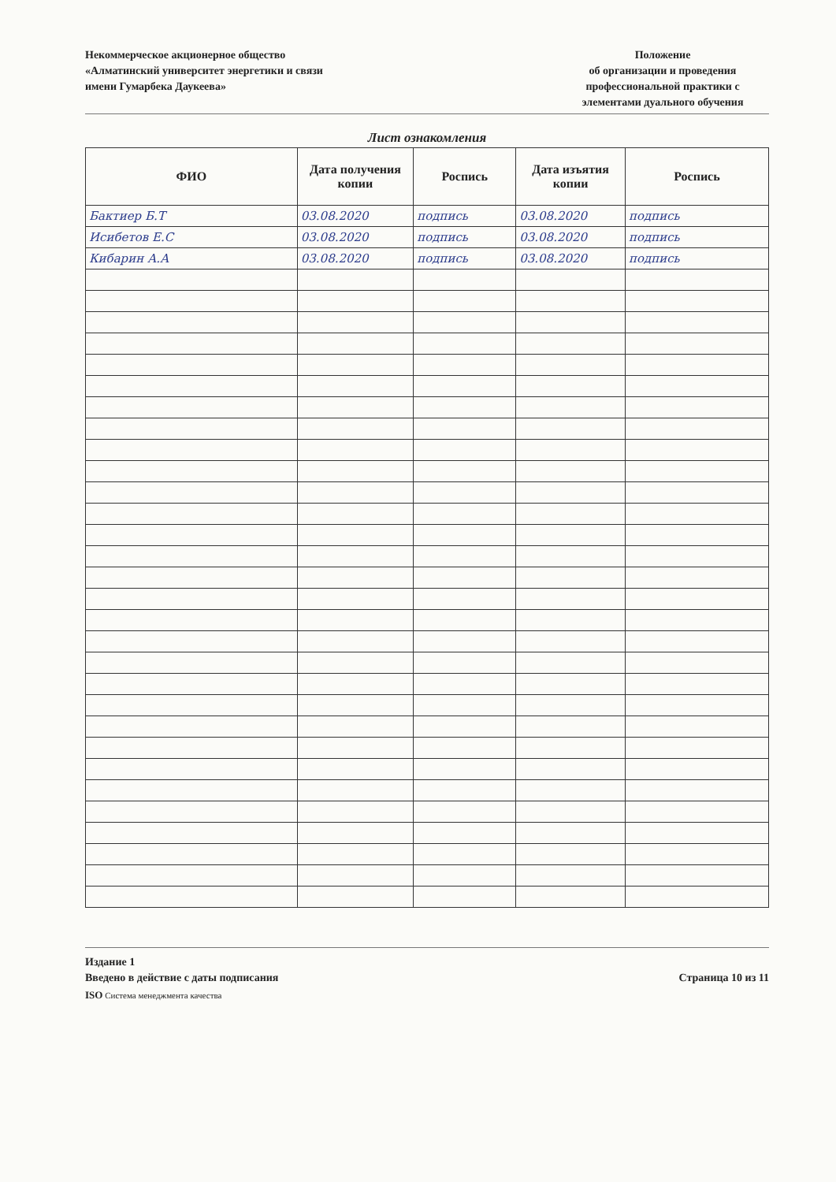Некоммерческое акционерное общество
«Алматинский университет энергетики и связи
имени Гумарбека Даукеева»
Положение
об организации и проведения
профессиональной практики с
элементами дуального обучения
Лист ознакомления
| ФИО | Дата получения копии | Роспись | Дата изъятия копии | Роспись |
| --- | --- | --- | --- | --- |
| Бактиер Б.Т | 03.08.2020 | подпись | 03.08.2020 | подпись |
| Исибетов Е.С | 03.08.2020 | подпись | 03.08.2020 | подпись |
| Кибарин А.А | 03.08.2020 | подпись | 03.08.2020 | подпись |
Издание 1
Введено в действие с даты подписания
Страница 10 из 11
ISO Система менеджмента качества